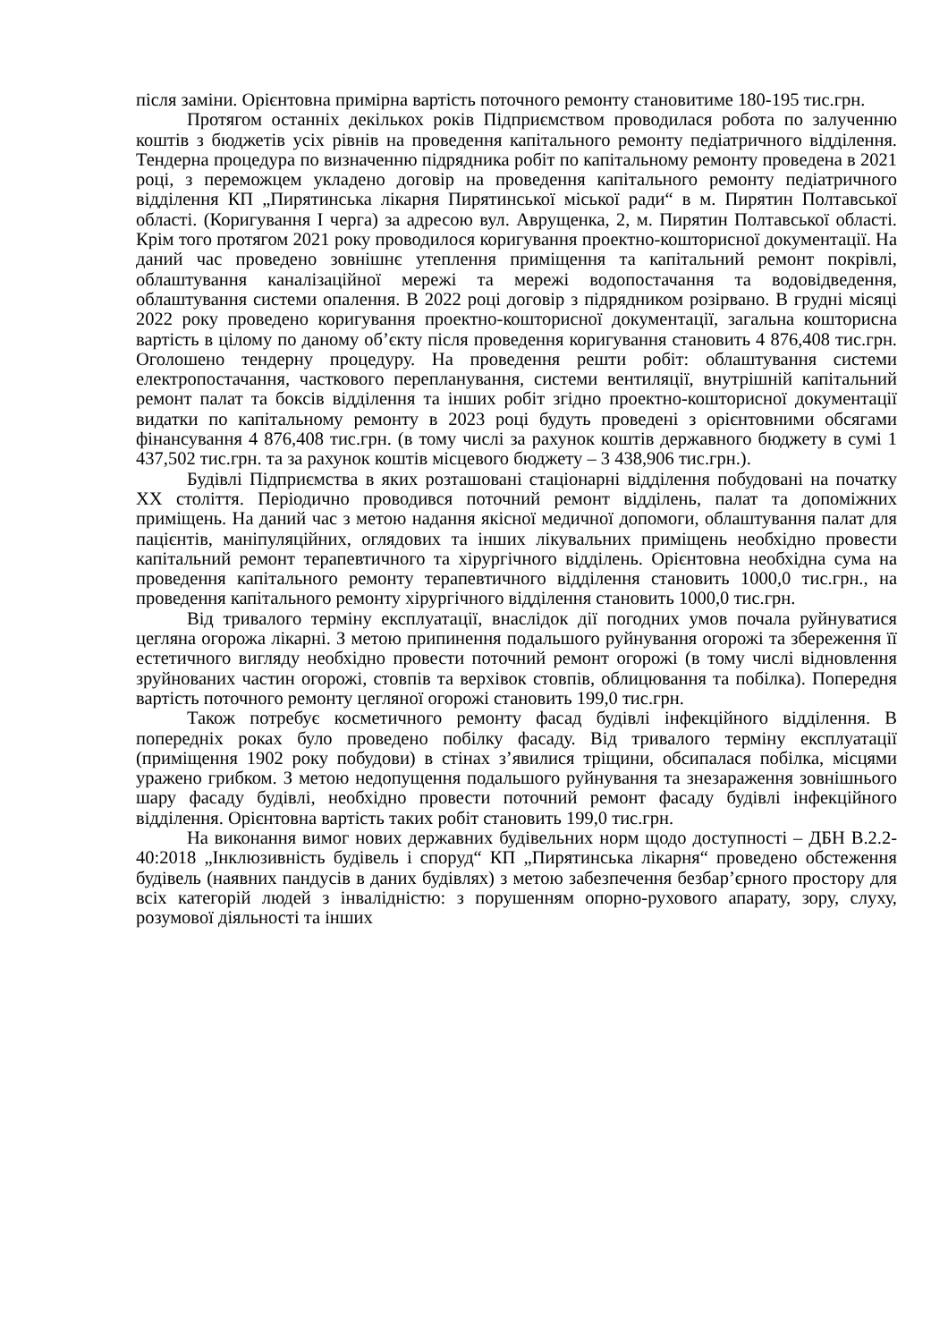після заміни. Орієнтовна примірна вартість поточного ремонту становитиме 180-195 тис.грн.
Протягом останніх декількох років Підприємством проводилася робота по залученню коштів з бюджетів усіх рівнів на проведення капітального ремонту педіатричного відділення. Тендерна процедура по визначенню підрядника робіт по капітальному ремонту проведена в 2021 році, з переможцем укладено договір на проведення капітального ремонту педіатричного відділення КП „Пирятинська лікарня Пирятинської міської ради“ в м. Пирятин Полтавської області. (Коригування I черга) за адресою вул. Аврущенка, 2, м. Пирятин Полтавської області. Крім того протягом 2021 року проводилося коригування проектно-кошторисної документації. На даний час проведено зовнішнє утеплення приміщення та капітальний ремонт покрівлі, облаштування каналізаційної мережі та мережі водопостачання та водовідведення, облаштування системи опалення. В 2022 році договір з підрядником розірвано. В грудні місяці 2022 року проведено коригування проектно-кошторисної документації, загальна кошторисна вартість в цілому по даному об’єкту після проведення коригування становить 4 876,408 тис.грн. Оголошено тендерну процедуру. На проведення решти робіт: облаштування системи електропостачання, часткового перепланування, системи вентиляції, внутрішній капітальний ремонт палат та боксів відділення та інших робіт згідно проектно-кошторисної документації видатки по капітальному ремонту в 2023 році будуть проведені з орієнтовними обсягами фінансування 4 876,408 тис.грн. (в тому числі за рахунок коштів державного бюджету в сумі 1 437,502 тис.грн. та за рахунок коштів місцевого бюджету – 3 438,906 тис.грн.).
Будівлі Підприємства в яких розташовані стаціонарні відділення побудовані на початку XX століття. Періодично проводився поточний ремонт відділень, палат та допоміжних приміщень. На даний час з метою надання якісної медичної допомоги, облаштування палат для пацієнтів, маніпуляційних, оглядових та інших лікувальних приміщень необхідно провести капітальний ремонт терапевтичного та хірургічного відділень. Орієнтовна необхідна сума на проведення капітального ремонту терапевтичного відділення становить 1000,0 тис.грн., на проведення капітального ремонту хірургічного відділення становить 1000,0 тис.грн.
Від тривалого терміну експлуатації, внаслідок дії погодних умов почала руйнуватися цегляна огорожа лікарні. З метою припинення подальшого руйнування огорожі та збереження її естетичного вигляду необхідно провести поточний ремонт огорожі (в тому числі відновлення зруйнованих частин огорожі, стовпів та верхівок стовпів, облицювання та побілка). Попередня вартість поточного ремонту цегляної огорожі становить 199,0 тис.грн.
Також потребує косметичного ремонту фасад будівлі інфекційного відділення. В попередніх роках було проведено побілку фасаду. Від тривалого терміну експлуатації (приміщення 1902 року побудови) в стінах з’явилися тріщини, обсипалася побілка, місцями уражено грибком. З метою недопущення подальшого руйнування та знезараження зовнішнього шару фасаду будівлі, необхідно провести поточний ремонт фасаду будівлі інфекційного відділення. Орієнтовна вартість таких робіт становить 199,0 тис.грн.
На виконання вимог нових державних будівельних норм щодо доступності – ДБН В.2.2-40:2018 „Інклюзивність будівель і споруд“ КП „Пирятинська лікарня“ проведено обстеження будівель (наявних пандусів в даних будівлях) з метою забезпечення безбар’єрного простору для всіх категорій людей з інвалідністю: з порушенням опорно-рухового апарату, зору, слуху, розумової діяльності та інших